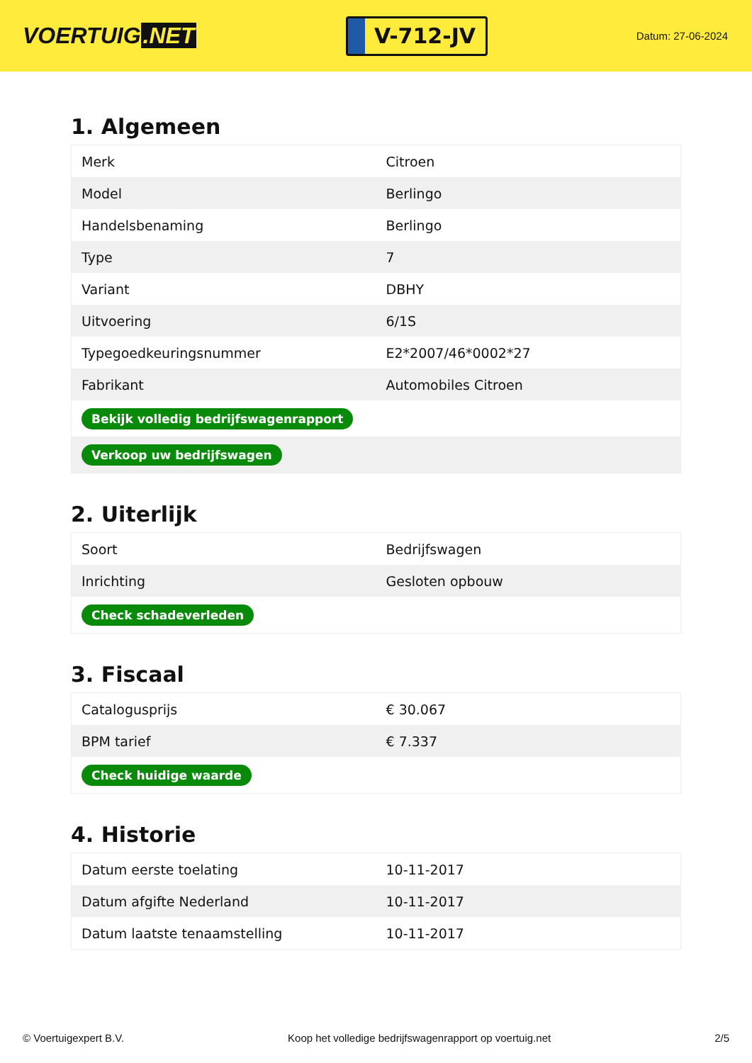VOERTUIG.NET
V-712-JV
Datum: 27-06-2024
1. Algemeen
| Merk | Citroen |
| Model | Berlingo |
| Handelsbenaming | Berlingo |
| Type | 7 |
| Variant | DBHY |
| Uitvoering | 6/1S |
| Typegoedkeuringsnummer | E2*2007/46*0002*27 |
| Fabrikant | Automobiles Citroen |
| Bekijk volledig bedrijfswagenrapport | |
| Verkoop uw bedrijfswagen | |
2. Uiterlijk
| Soort | Bedrijfswagen |
| Inrichting | Gesloten opbouw |
| Check schadeverleden | |
3. Fiscaal
| Catalogusprijs | € 30.067 |
| BPM tarief | € 7.337 |
| Check huidige waarde | |
4. Historie
| Datum eerste toelating | 10-11-2017 |
| Datum afgifte Nederland | 10-11-2017 |
| Datum laatste tenaamstelling | 10-11-2017 |
© Voertuigexpert B.V. Koop het volledige bedrijfswagenrapport op voertuig.net 2/5